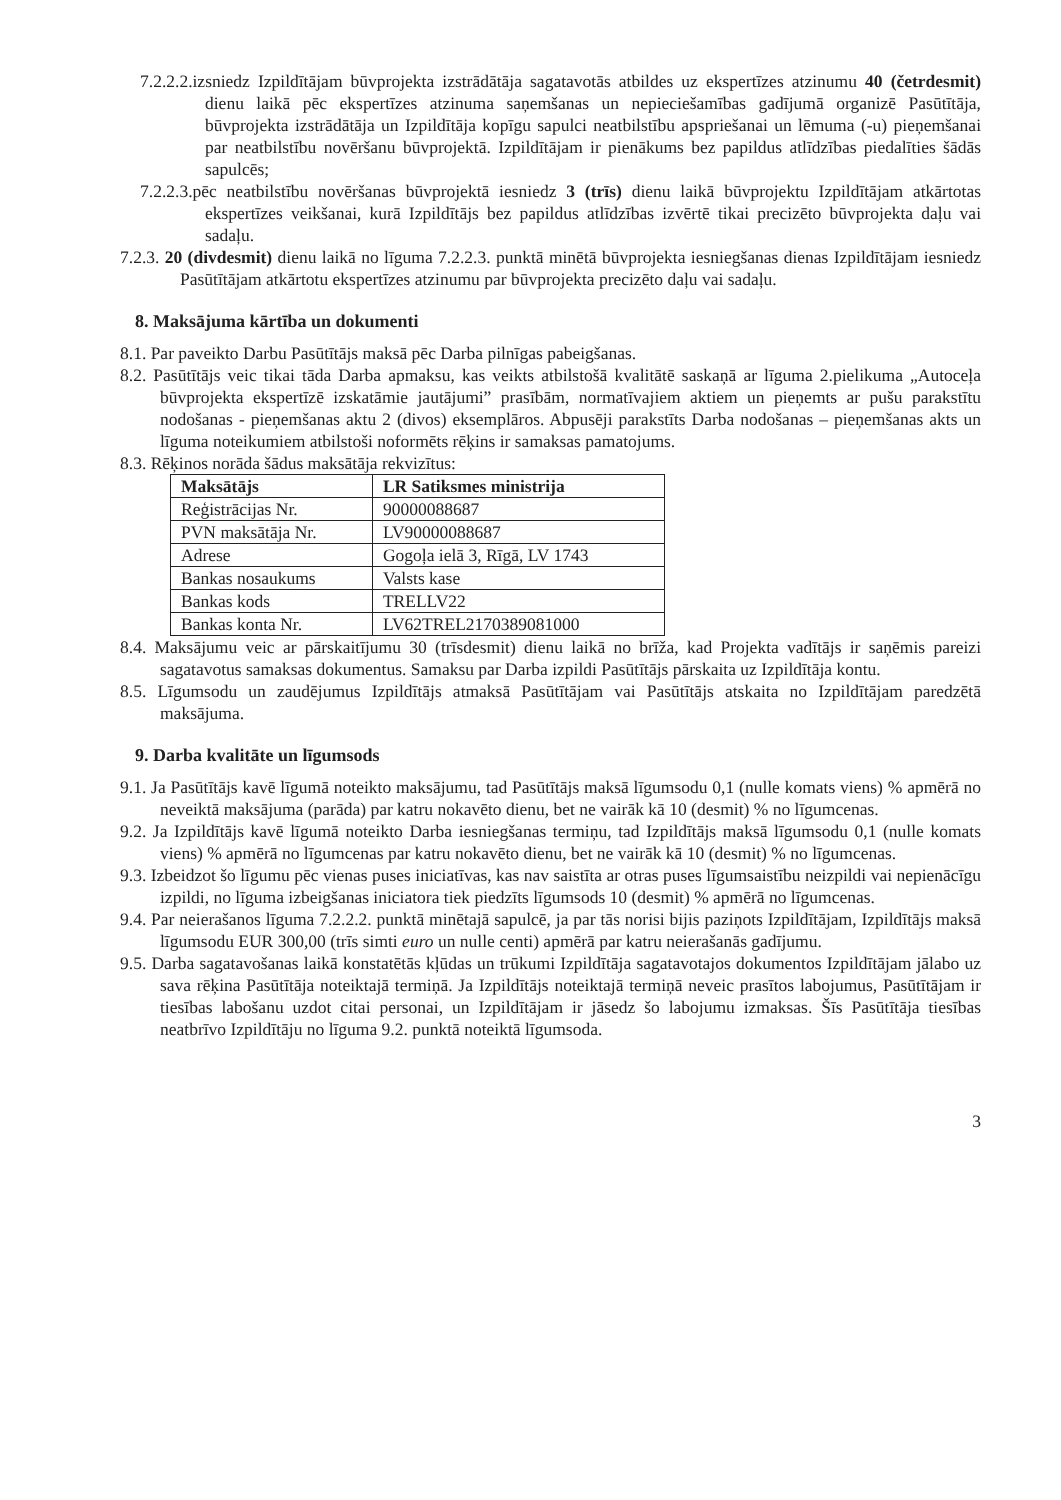7.2.2.2.izsniedz Izpildītājam būvprojekta izstrādātāja sagatavotās atbildes uz ekspertīzes atzinumu 40 (četrdesmit) dienu laikā pēc ekspertīzes atzinuma saņemšanas un nepieciešamības gadījumā organizē Pasūtītāja, būvprojekta izstrādātāja un Izpildītāja kopīgu sapulci neatbilstību apspriešanai un lēmuma (-u) pieņemšanai par neatbilstību novēršanu būvprojektā. Izpildītājam ir pienākums bez papildus atlīdzības piedalīties šādās sapulcēs;
7.2.2.3.pēc neatbilstību novēršanas būvprojektā iesniedz 3 (trīs) dienu laikā būvprojektu Izpildītājam atkārtotas ekspertīzes veikšanai, kurā Izpildītājs bez papildus atlīdzības izvērtē tikai precizēto būvprojekta daļu vai sadaļu.
7.2.3. 20 (divdesmit) dienu laikā no līguma 7.2.2.3. punktā minētā būvprojekta iesniegšanas dienas Izpildītājam iesniedz Pasūtītājam atkārtotu ekspertīzes atzinumu par būvprojekta precizēto daļu vai sadaļu.
8. Maksājuma kārtība un dokumenti
8.1. Par paveikto Darbu Pasūtītājs maksā pēc Darba pilnīgas pabeigšanas.
8.2. Pasūtītājs veic tikai tāda Darba apmaksu, kas veikts atbilstošā kvalitātē saskaņā ar līguma 2.pielikuma „Autoceļa būvprojekta ekspertīzē izskatāmie jautājumi” prasībām, normatīvajiem aktiem un pieņemts ar pušu parakstītu nodošanas - pieņemšanas aktu 2 (divos) eksemplāros. Abpusēji parakstīts Darba nodošanas – pieņemšanas akts un līguma noteikumiem atbilstoši noformēts rēķins ir samaksas pamatojums.
8.3. Rēķinos norāda šādus maksātāja rekvizītus:
| Maksātājs | LR Satiksmes ministrija |
| --- | --- |
| Reģistrācijas Nr. | 90000088687 |
| PVN maksātāja Nr. | LV90000088687 |
| Adrese | Gogoļa ielā 3, Rīgā, LV 1743 |
| Bankas nosaukums | Valsts kase |
| Bankas kods | TRELLV22 |
| Bankas konta Nr. | LV62TREL2170389081000 |
8.4. Maksājumu veic ar pārskaitījumu 30 (trīsdesmit) dienu laikā no brīža, kad Projekta vadītājs ir saņēmis pareizi sagatavotus samaksas dokumentus. Samaksu par Darba izpildi Pasūtītājs pārskaita uz Izpildītāja kontu.
8.5. Līgumsodu un zaudējumus Izpildītājs atmaksā Pasūtītājam vai Pasūtītājs atskaita no Izpildītājam paredzētā maksājuma.
9. Darba kvalitāte un līgumsods
9.1. Ja Pasūtītājs kavē līgumā noteikto maksājumu, tad Pasūtītājs maksā līgumsodu 0,1 (nulle komats viens) % apmērā no neveiktā maksājuma (parāda) par katru nokavēto dienu, bet ne vairāk kā 10 (desmit) % no līgumcenas.
9.2. Ja Izpildītājs kavē līgumā noteikto Darba iesniegšanas termiņu, tad Izpildītājs maksā līgumsodu 0,1 (nulle komats viens) % apmērā no līgumcenas par katru nokavēto dienu, bet ne vairāk kā 10 (desmit) % no līgumcenas.
9.3. Izbeidzot šo līgumu pēc vienas puses iniciatīvas, kas nav saistīta ar otras puses līgumsaistību neizpildi vai nepienācīgu izpildi, no līguma izbeigšanas iniciatora tiek piedzīts līgumsods 10 (desmit) % apmērā no līgumcenas.
9.4. Par neierašanos līguma 7.2.2.2. punktā minētajā sapulcē, ja par tās norisi bijis paziņots Izpildītājam, Izpildītājs maksā līgumsodu EUR 300,00 (trīs simti euro un nulle centi) apmērā par katru neierašanās gadījumu.
9.5. Darba sagatavošanas laikā konstatētās kļūdas un trūkumi Izpildītāja sagatavotajos dokumentos Izpildītājam jālabo uz sava rēķina Pasūtītāja noteiktajā termiņā. Ja Izpildītājs noteiktajā termiņā neveic prasītos labojumus, Pasūtītājam ir tiesības labošanu uzdot citai personai, un Izpildītājam ir jāsedz šo labojumu izmaksas. Šīs Pasūtītāja tiesības neatbrīvo Izpildītāju no līguma 9.2. punktā noteiktā līgumsoda.
3